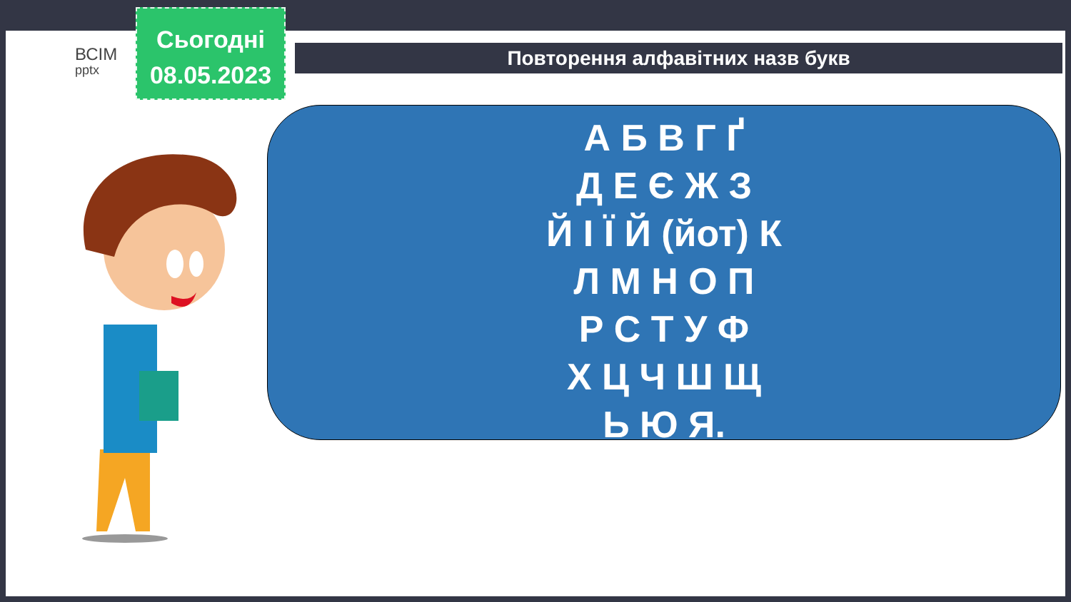ВСІМ
pptx
Сьогодні
08.05.2023
Повторення алфавітних назв букв
А Б В Г Ґ
Д Е Є Ж З
Й І Ї Й (йот) К
Л М Н О П
Р С Т У Ф
Х Ц Ч Ш Щ
Ь Ю Я.